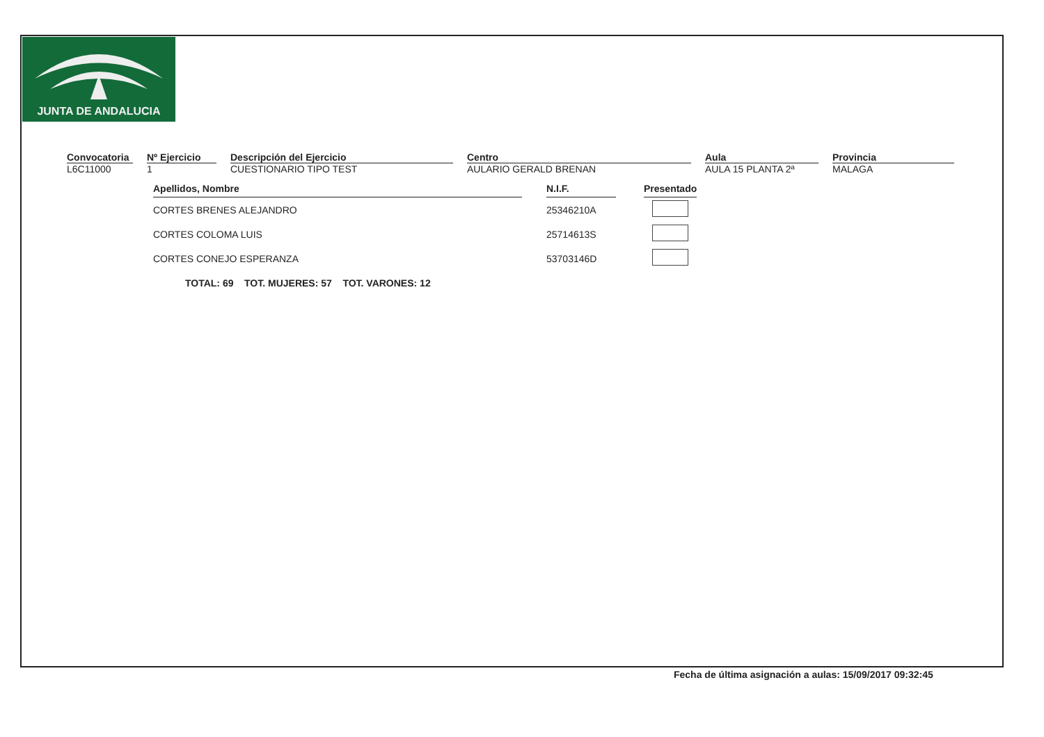JUNTA DE ANDALUCIA
Convocatoria
L6C11000
Nº Ejercicio
1
Descripción del Ejercicio
CUESTIONARIO TIPO TEST
Centro
AULARIO GERALD BRENAN
Aula
AULA 15 PLANTA 2ª
Provincia
MALAGA
| Apellidos, Nombre | | N.I.F. | | Presentado |
| CORTES BRENES ALEJANDRO | | 25346210A | | |
| CORTES COLOMA LUIS | | 25714613S | | |
| CORTES CONEJO ESPERANZA | | 53703146D | | |
TOTAL: 69 TOT. MUJERES: 57 TOT. VARONES: 12
Fecha de última asignación a aulas: 15/09/2017 09:32:45